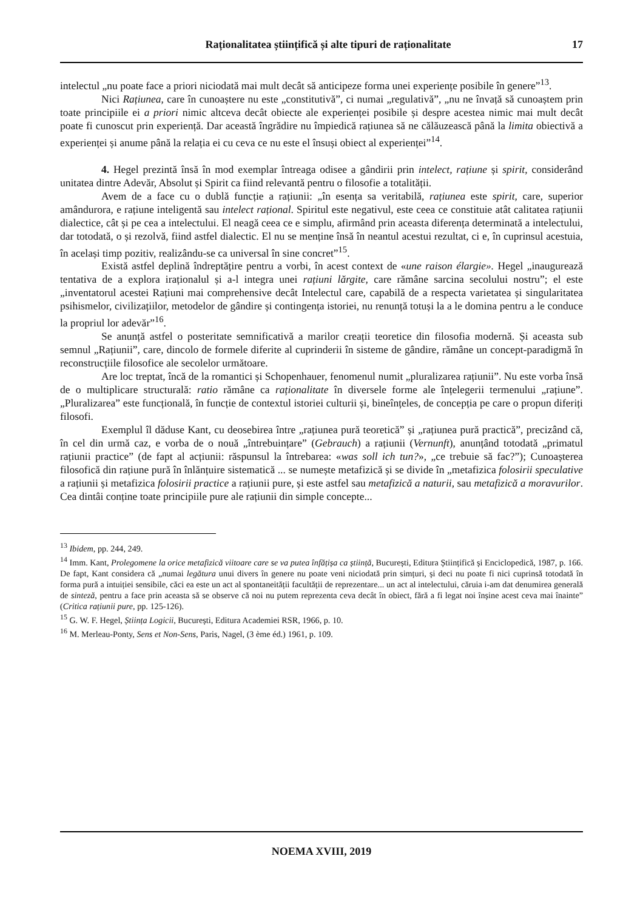Raționalitatea științifică și alte tipuri de raționalitate 17
intelectul „nu poate face a priori niciodată mai mult decât să anticipeze forma unei experiențe posibile în genere”<sup>13</sup>.
Nici Rațiunea, care în cunoaștere nu este „constitutivă”, ci numai „regulativă”, „nu ne învață să cunoaștem prin toate principiile ei a priori nimic altceva decât obiecte ale experienței posibile și despre acestea nimic mai mult decât poate fi cunoscut prin experiență. Dar această îngrădire nu împiedică rațiunea să ne călăuzească până la limita obiectivă a experienței și anume până la relația ei cu ceva ce nu este el însuși obiect al experienței”<sup>14</sup>.
4. Hegel prezintă însă în mod exemplar întreaga odisee a gândirii prin intelect, rațiune și spirit, considerând unitatea dintre Adevăr, Absolut și Spirit ca fiind relevantă pentru o filosofie a totalității.
Avem de a face cu o dublă funcție a rațiunii: „în esența sa veritabilă, rațiunea este spirit, care, superior amândurora, e rațiune inteligentă sau intelect rațional. Spiritul este negativul, este ceea ce constituie atât calitatea rațiunii dialectice, cât și pe cea a intelectului. El neagă ceea ce e simplu, afirmând prin aceasta diferența determinată a intelectului, dar totodată, o și rezolvă, fiind astfel dialectic. El nu se menține însă în neantul acestui rezultat, ci e, în cuprinsul acestuia, în același timp pozitiv, realizându-se ca universal în sine concret”<sup>15</sup>.
Există astfel deplină îndreptățire pentru a vorbi, în acest context de «une raison élargie». Hegel „inaugurează tentativa de a explora iraționalul și a-l integra unei rațiuni lărgite, care rămâne sarcina secolului nostru”; el este „inventatorul acestei Rațiuni mai comprehensive decât Intelectul care, capabilă de a respecta varietatea și singularitatea psihismelor, civilizațiilor, metodelor de gândire și contingența istoriei, nu renunță totuși la a le domina pentru a le conduce la propriul lor adevăr”<sup>16</sup>.
Se anunță astfel o posteritate semnificativă a marilor creații teoretice din filosofia modernă. Și aceasta sub semnul „Rațiunii”, care, dincolo de formele diferite al cuprinderii în sisteme de gândire, rămâne un concept-paradigmă în reconstrucțiile filosofice ale secolelor următoare.
Are loc treptat, încă de la romantici și Schopenhauer, fenomenul numit „pluralizarea rațiunii”. Nu este vorba însă de o multiplicare structurală: ratio rămâne ca raționalitate în diversele forme ale înțelegerii termenului „rațiune”. „Pluralizarea” este funcțională, în funcție de contextul istoriei culturii și, bineînțeles, de concepția pe care o propun diferiți filosofi.
Exemplul îl dăduse Kant, cu deosebirea între „rațiunea pură teoretică” și „rațiunea pură practică”, precizând că, în cel din urmă caz, e vorba de o nouă „întrebuințare” (Gebrauch) a rațiunii (Vernunft), anunțând totodată „primatul rațiunii practice” (de fapt al acțiunii: răspunsul la întrebarea: «was soll ich tun?», „ce trebuie să fac?”); Cunoașterea filosofică din rațiune pură în înlănțuire sistematică ... se numește metafizică și se divide în „metafizica folosirii speculative a rațiunii și metafizica folosirii practice a rațiunii pure, și este astfel sau metafizică a naturii, sau metafizică a moravurilor. Cea dintâi conține toate principiile pure ale rațiunii din simple concepte...
<sup>13</sup> Ibidem, pp. 244, 249.
<sup>14</sup> Imm. Kant, Prolegomene la orice metafizică viitoare care se va putea înfățișa ca știință, București, Editura Științifică și Enciclopedică, 1987, p. 166. De fapt, Kant considera că „numai legătura unui divers în genere nu poate veni niciodată prin simțuri, și deci nu poate fi nici cuprinsă totodată în forma pură a intuiției sensibile, căci ea este un act al spontaneității facultății de reprezentare... un act al intelectului, căruia i-am dat denumirea generală de sinteză, pentru a face prin aceasta să se observe că noi nu putem reprezenta ceva decât în obiect, fără a fi legat noi înșine acest ceva mai înainte” (Critica rațiunii pure, pp. 125-126).
<sup>15</sup> G. W. F. Hegel, Știința Logicii, București, Editura Academiei RSR, 1966, p. 10.
<sup>16</sup> M. Merleau-Ponty, Sens et Non-Sens, Paris, Nagel, (3 ème éd.) 1961, p. 109.
NOEMA XVIII, 2019